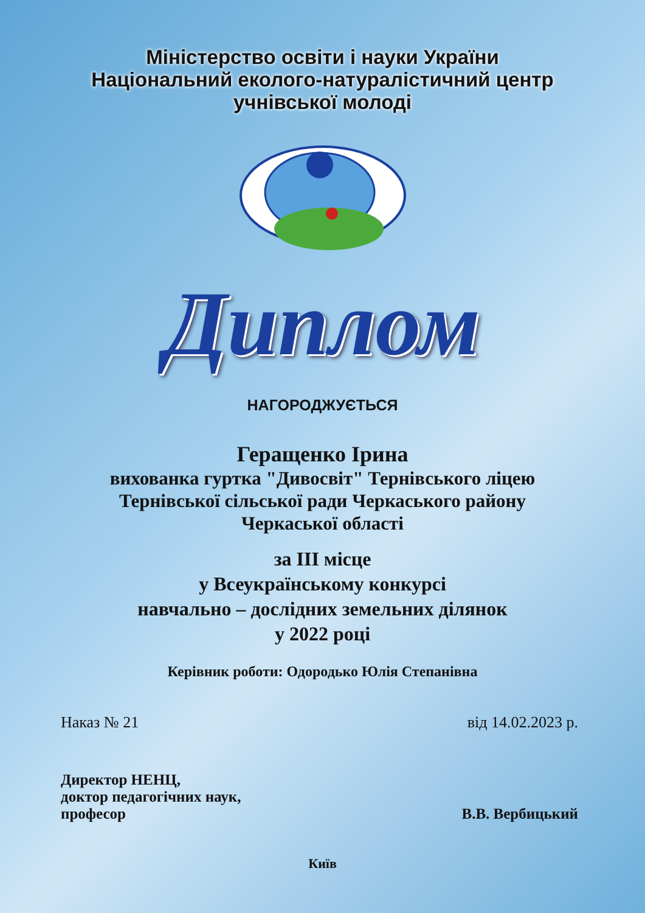Міністерство освіти і науки України
Національний еколого-натуралістичний центр
учнівської молоді
Диплом
НАГОРОДЖУЄТЬСЯ
Геращенко Ірина
вихованка гуртка "Дивосвіт" Тернівського ліцею
Тернівської сільської ради Черкаського району
Черкаської області
за ІІІ місце
у Всеукраїнському конкурсі
навчально – дослідних земельних ділянок
у 2022 році
Керівник роботи: Одородько Юлія Степанівна
Наказ № 21 від 14.02.2023 р.
Директор НЕНЦ,
доктор педагогічних наук,
професор В.В. Вербицький
Київ